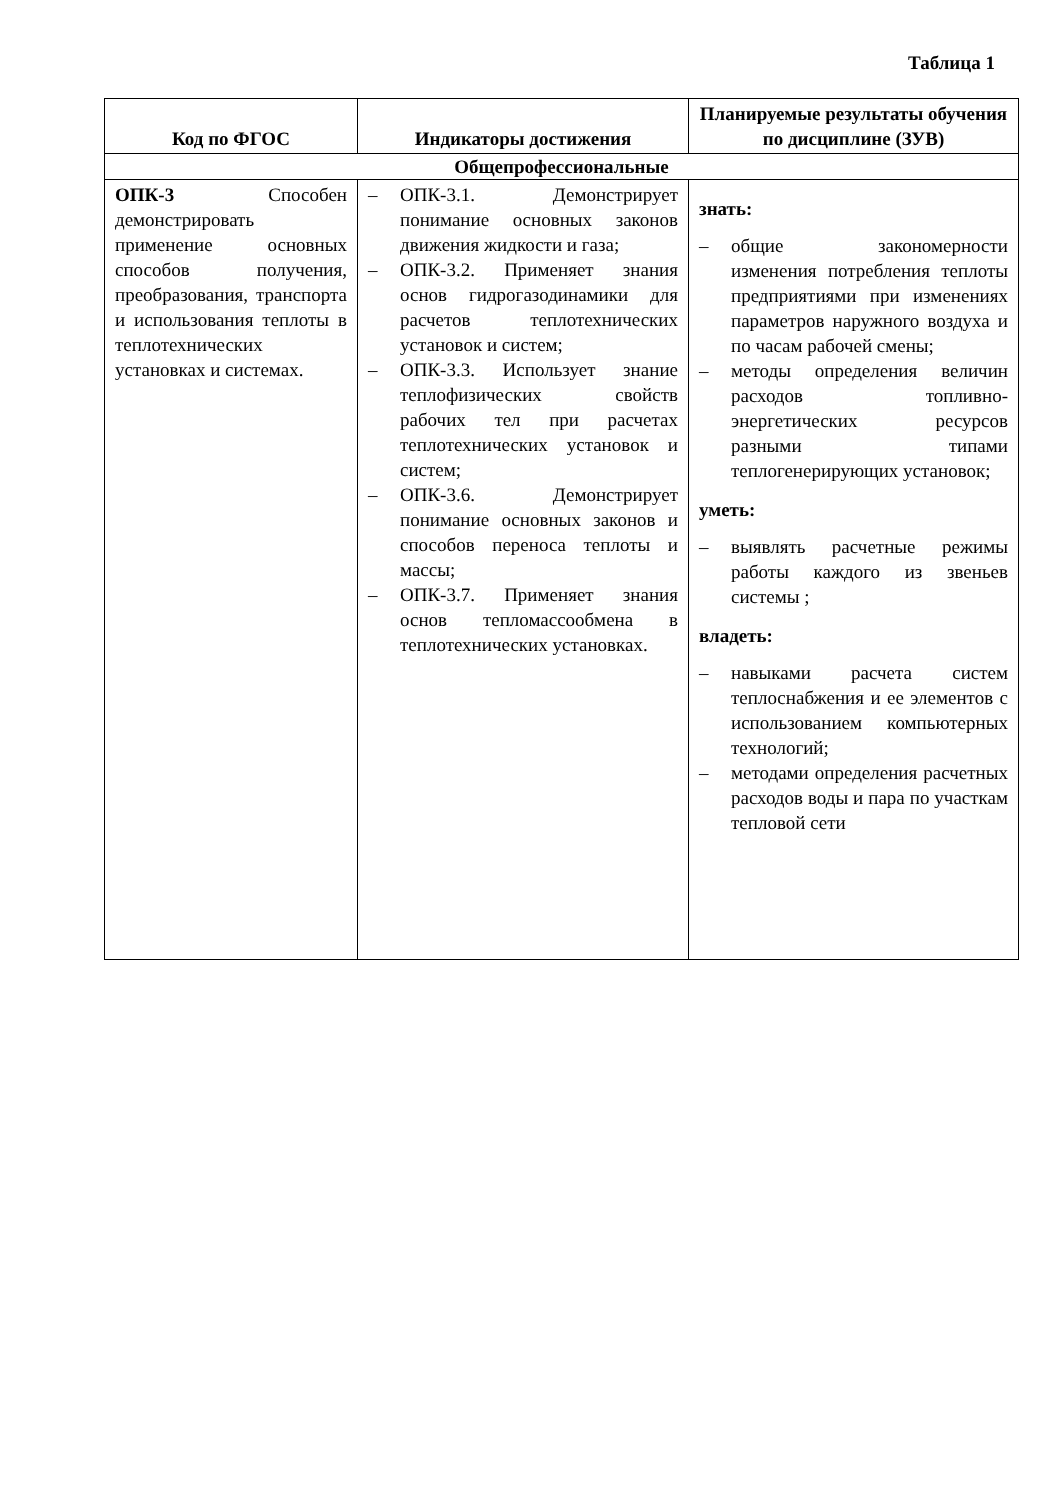Таблица 1
| Код по ФГОС | Индикаторы достижения | Планируемые результаты обучения по дисциплине (ЗУВ) |
| --- | --- | --- |
| Общепрофессиональные | | |
| ОПК-3 Способен демонстрировать применение основных способов получения, преобразования, транспорта и использования теплоты в теплотехнических установках и системах. | – ОПК-3.1. Демонстрирует понимание основных законов движения жидкости и газа; – ОПК-3.2. Применяет знания основ гидрогазодинамики для расчетов теплотехнических установок и систем; – ОПК-3.3. Использует знание теплофизических свойств рабочих тел при расчетах теплотехнических установок и систем; – ОПК-3.6. Демонстрирует понимание основных законов и способов переноса теплоты и массы; – ОПК-3.7. Применяет знания основ тепломассообмена в теплотехнических установках. | знать: – общие закономерности изменения потребления теплоты предприятиями при изменениях параметров наружного воздуха и по часам рабочей смены; – методы определения величин расходов топливно-энергетических ресурсов разными типами теплогенерирующих установок; уметь: – выявлять расчетные режимы работы каждого из звеньев системы ; владеть: – навыками расчета систем теплоснабжения и ее элементов с использованием компьютерных технологий; – методами определения расчетных расходов воды и пара по участкам тепловой сети |